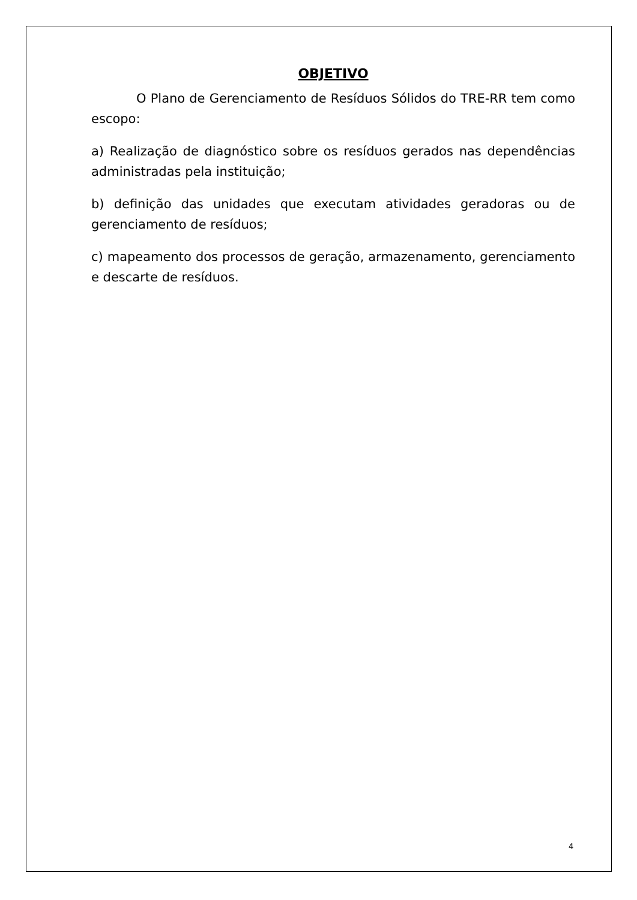OBJETIVO
O Plano de Gerenciamento de Resíduos Sólidos do TRE-RR tem como escopo:
a) Realização de diagnóstico sobre os resíduos gerados nas dependências administradas pela instituição;
b) definição das unidades que executam atividades geradoras ou de gerenciamento de resíduos;
c) mapeamento dos processos de geração, armazenamento, gerenciamento e descarte de resíduos.
4